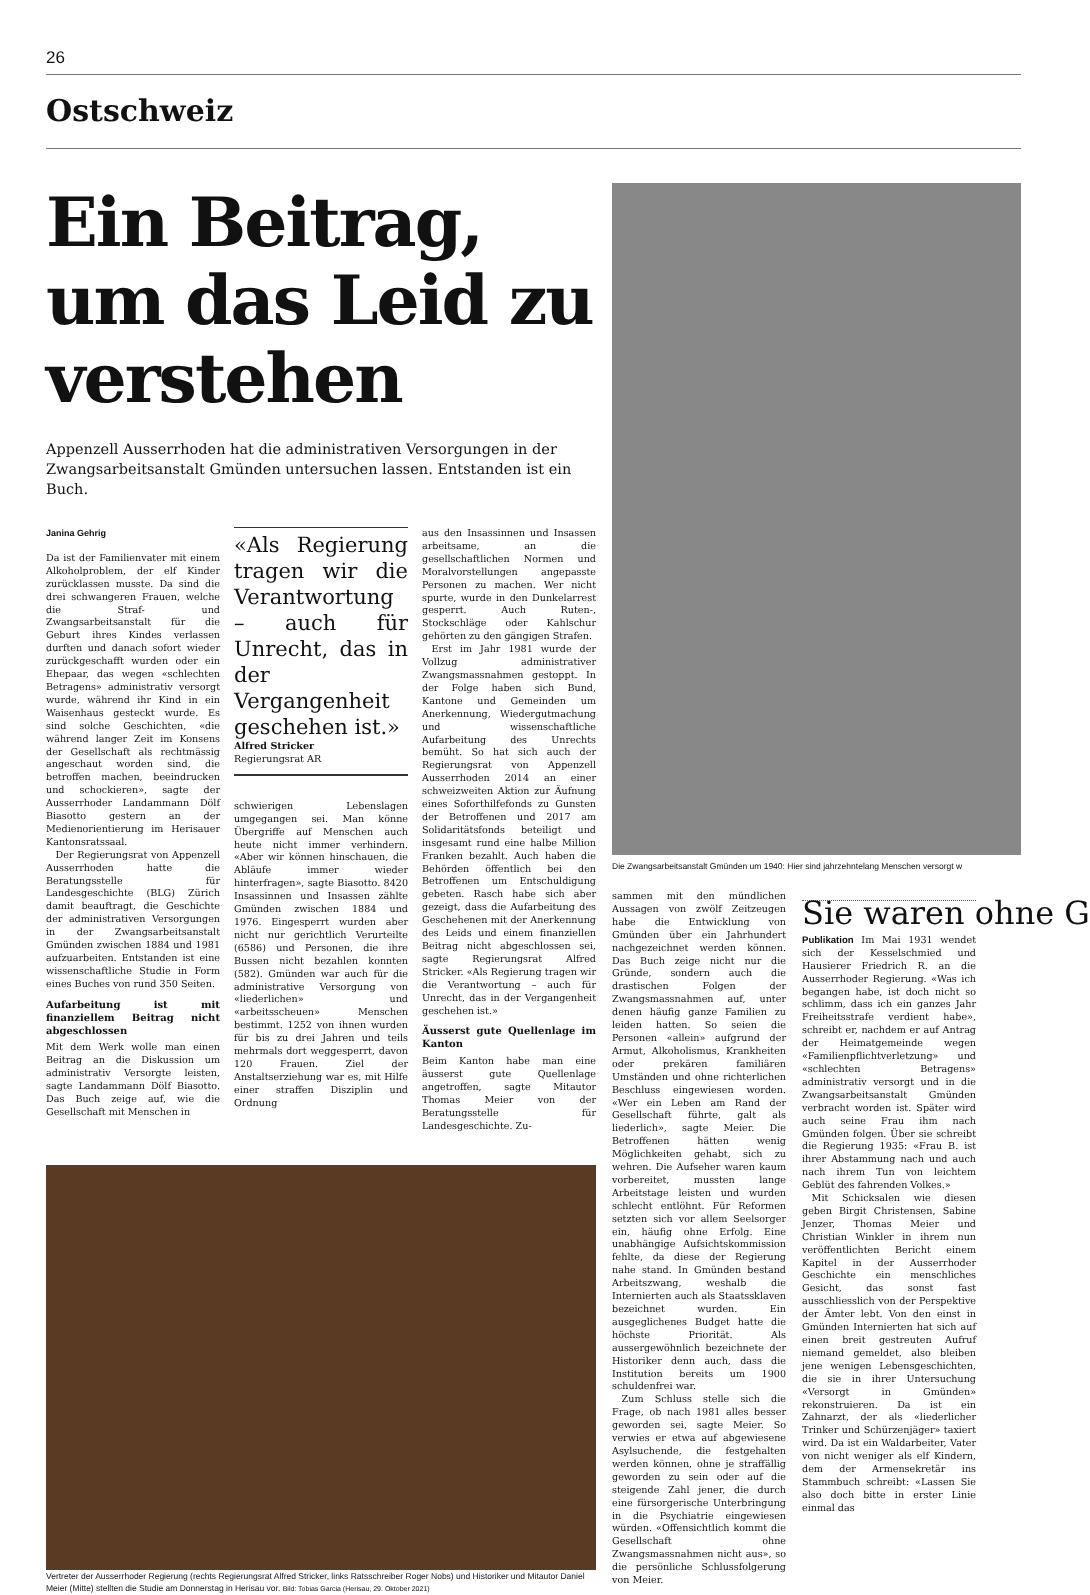26
Ostschweiz
Ein Beitrag, um das Leid zu verstehen
Appenzell Ausserrhoden hat die administrativen Versorgungen in der Zwangsarbeitsanstalt Gmünden untersuchen lassen. Entstanden ist ein Buch.
Janina Gehrig
Da ist der Familienvater mit einem Alkoholproblem, der elf Kinder zurücklassen musste. Da sind die drei schwangeren Frauen, welche die Straf- und Zwangsarbeitsanstalt für die Geburt ihres Kindes verlassen durften und danach sofort wieder zurückgeschafft wurden oder ein Ehepaar, das wegen «schlechten Betragens» administrativ versorgt wurde, während ihr Kind in ein Waisenhaus gesteckt wurde. Es sind solche Geschichten, «die während langer Zeit im Konsens der Gesellschaft als rechtmässig angeschaut worden sind, die betroffen machen, beeindrucken und schockieren», sagte der Ausserrhoder Landammann Dölf Biasotto gestern an der Medienorientierung im Herisauer Kantonsratssaal.
 Der Regierungsrat von Appenzell Ausserrhoden hatte die Beratungsstelle für Landesgeschichte (BLG) Zürich damit beauftragt, die Geschichte der administrativen Versorgungen in der Zwangsarbeitsanstalt Gmünden zwischen 1884 und 1981 aufzuarbeiten. Entstanden ist eine wissenschaftliche Studie in Form eines Buches von rund 350 Seiten.
Aufarbeitung ist mit finanziellem Beitrag nicht abgeschlossen
Mit dem Werk wolle man einen Beitrag an die Diskussion um administrativ Versorgte leisten, sagte Landammann Dölf Biasotto. Das Buch zeige auf, wie die Gesellschaft mit Menschen in
«Als Regierung tragen wir die Verantwortung – auch für Unrecht, das in der Vergangenheit geschehen ist.»
Alfred Stricker
Regierungsrat AR
schwierigen Lebenslagen umgegangen sei. Man könne Übergriffe auf Menschen auch heute nicht immer verhindern. «Aber wir können hinschauen, die Abläufe immer wieder hinterfragen», sagte Biasotto. 8420 Insassinnen und Insassen zählte Gmünden zwischen 1884 und 1976. Eingesperrt wurden aber nicht nur gerichtlich Verurteilte (6586) und Personen, die ihre Bussen nicht bezahlen konnten (582). Gmünden war auch für die administrative Versorgung von «liederlichen» und «arbeitsscheuen» Menschen bestimmt. 1252 von ihnen wurden für bis zu drei Jahren und teils mehrmals dort weggesperrt, davon 120 Frauen. Ziel der Anstaltserziehung war es, mit Hilfe einer straffen Disziplin und Ordnung
aus den Insassinnen und Insassen arbeitsame, an die gesellschaftlichen Normen und Moralvorstellungen angepasste Personen zu machen. Wer nicht spurte, wurde in den Dunkelarrest gesperrt. Auch Ruten-, Stockschläge oder Kahlschur gehörten zu den gängigen Strafen.
 Erst im Jahr 1981 wurde der Vollzug administrativer Zwangsmassnahmen gestoppt. In der Folge haben sich Bund, Kantone und Gemeinden um Anerkennung, Wiedergutmachung und wissenschaftliche Aufarbeitung des Unrechts bemüht. So hat sich auch der Regierungsrat von Appenzell Ausserrhoden 2014 an einer schweizweiten Aktion zur Äufnung eines Soforthilfefonds zu Gunsten der Betroffenen und 2017 am Solidaritätsfonds beteiligt und insgesamt rund eine halbe Million Franken bezahlt. Auch haben die Behörden öffentlich bei den Betroffenen um Entschuldigung gebeten. Rasch habe sich aber gezeigt, dass die Aufarbeitung des Geschehenen mit der Anerkennung des Leids und einem finanziellen Beitrag nicht abgeschlossen sei, sagte Regierungsrat Alfred Stricker. «Als Regierung tragen wir die Verantwortung – auch für Unrecht, das in der Vergangenheit geschehen ist.»
Äusserst gute Quellenlage im Kanton
Beim Kanton habe man eine äusserst gute Quellenlage angetroffen, sagte Mitautor Thomas Meier von der Beratungsstelle für Landesgeschichte. Zu-
Vertreter der Ausserrhoder Regierung (rechts Regierungsrat Alfred Stricker, links Ratsschreiber Roger Nobs) und Historiker und Mitautor Daniel Meier (Mitte) stellten die Studie am Donnerstag in Herisau vor. Bild: Tobias Garcia (Herisau, 29. Oktober 2021)
Die Zwangsarbeitsanstalt Gmünden um 1940: Hier sind jahrzehntelang Menschen versorgt w
sammen mit den mündlichen Aussagen von zwölf Zeitzeugen habe die Entwicklung von Gmünden über ein Jahrhundert nachgezeichnet werden können. Das Buch zeige nicht nur die Gründe, sondern auch die drastischen Folgen der Zwangsmassnahmen auf, unter denen häufig ganze Familien zu leiden hatten. So seien die Personen «allein» aufgrund der Armut, Alkoholismus, Krankheiten oder prekären familiären Umständen und ohne richterlichen Beschluss eingewiesen worden. «Wer ein Leben am Rand der Gesellschaft führte, galt als liederlich», sagte Meier. Die Betroffenen hätten wenig Möglichkeiten gehabt, sich zu wehren. Die Aufseher waren kaum vorbereitet, mussten lange Arbeitstage leisten und wurden schlecht entlöhnt. Für Reformen setzten sich vor allem Seelsorger ein, häufig ohne Erfolg. Eine unabhängige Aufsichtskommission fehlte, da diese der Regierung nahe stand. In Gmünden bestand Arbeitszwang, weshalb die Internierten auch als Staatssklaven bezeichnet wurden. Ein ausgeglichenes Budget hatte die höchste Priorität. Als aussergewöhnlich bezeichnete der Historiker denn auch, dass die Institution bereits um 1900 schuldenfrei war.
 Zum Schluss stelle sich die Frage, ob nach 1981 alles besser geworden sei, sagte Meier. So verwies er etwa auf abgewiesene Asylsuchende, die festgehalten werden können, ohne je straffällig geworden zu sein oder auf die steigende Zahl jener, die durch eine fürsorgerische Unterbringung in die Psychiatrie eingewiesen würden. «Offensichtlich kommt die Gesellschaft ohne Zwangsmassnahmen nicht aus», so die persönliche Schlussfolgerung von Meier.
Sie waren ohne G
Publikation Im Mai 1931 wendet sich der Kesselschmied und Hausierer Friedrich R. an die Ausserrhoder Regierung. «Was ich begangen habe, ist doch nicht so schlimm, dass ich ein ganzes Jahr Freiheitsstrafe verdient habe», schreibt er, nachdem er auf Antrag der Heimatgemeinde wegen «Familienpflichtverletzung» und «schlechten Betragens» administrativ versorgt und in die Zwangsarbeitsanstalt Gmünden verbracht worden ist. Später wird auch seine Frau ihm nach Gmünden folgen. Über sie schreibt die Regierung 1935: «Frau B. ist ihrer Abstammung nach und auch nach ihrem Tun von leichtem Geblüt des fahrenden Volkes.»
 Mit Schicksalen wie diesen geben Birgit Christensen, Sabine Jenzer, Thomas Meier und Christian Winkler in ihrem nun veröffentlichten Bericht einem Kapitel in der Ausserrhoder Geschichte ein menschliches Gesicht, das sonst fast ausschliesslich von der Perspektive der Ämter lebt. Von den einst in Gmünden Internierten hat sich auf einen breit gestreuten Aufruf niemand gemeldet, also bleiben jene wenigen Lebensgeschichten, die sie in ihrer Untersuchung «Versorgt in Gmünden» rekonstruieren. Da ist ein Zahnarzt, der als «liederlicher Trinker und Schürzenjäger» taxiert wird. Da ist ein Waldarbeiter, Vater von nicht weniger als elf Kindern, dem der Armensekretär ins Stammbuch schreibt: «Lassen Sie also doch bitte in erster Linie einmal das